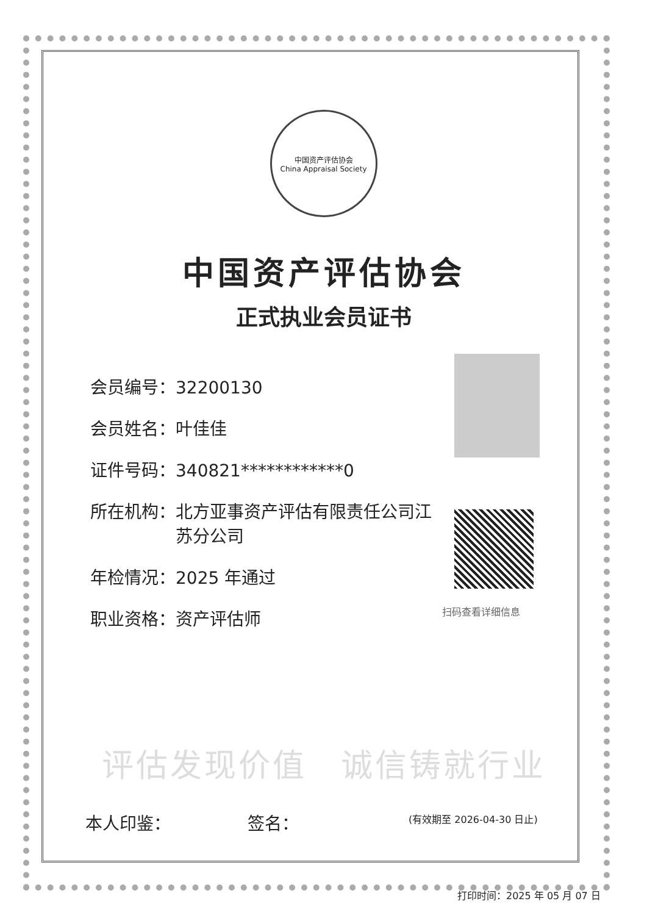中国资产评估协会
China Appraisal Society
中国资产评估协会
正式执业会员证书
会员编号：32200130
会员姓名：叶佳佳
证件号码：340821************0
所在机构：北方亚事资产评估有限责任公司江
　　　　　苏分公司
年检情况：2025 年通过
职业资格：资产评估师
评估发现价值　诚信铸就行业
本人印鉴：　　　　　签名：
扫码查看详细信息
(有效期至 2026-04-30 日止)
打印时间：2025 年 05 月 07 日